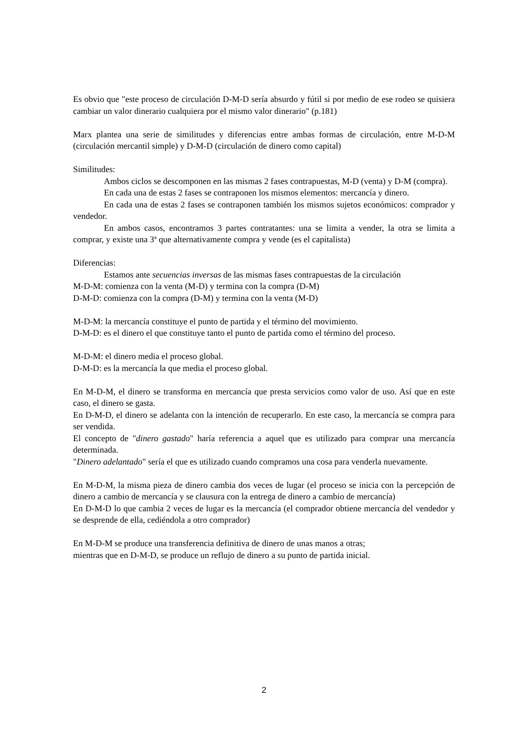Es obvio que "este proceso de circulación D-M-D sería absurdo y fútil si por medio de ese rodeo se quisiera cambiar un valor dinerario cualquiera por el mismo valor dinerario" (p.181)
Marx plantea una serie de similitudes y diferencias entre ambas formas de circulación, entre M-D-M (circulación mercantil simple) y D-M-D (circulación de dinero como capital)
Similitudes:
Ambos ciclos se descomponen en las mismas 2 fases contrapuestas, M-D (venta) y D-M (compra).
En cada una de estas 2 fases se contraponen los mismos elementos: mercancía y dinero.
En cada una de estas 2 fases se contraponen también los mismos sujetos económicos: comprador y vendedor.
En ambos casos, encontramos 3 partes contratantes: una se limita a vender, la otra se limita a comprar, y existe una 3ª que alternativamente compra y vende (es el capitalista)
Diferencias:
Estamos ante secuencias inversas de las mismas fases contrapuestas de la circulación
M-D-M: comienza con la venta (M-D) y termina con la compra (D-M)
D-M-D: comienza con la compra (D-M) y termina con la venta (M-D)
M-D-M: la mercancía constituye el punto de partida y el término del movimiento.
D-M-D: es el dinero el que constituye tanto el punto de partida como el término del proceso.
M-D-M: el dinero media el proceso global.
D-M-D: es la mercancía la que media el proceso global.
En M-D-M, el dinero se transforma en mercancía que presta servicios como valor de uso. Así que en este caso, el dinero se gasta.
En D-M-D, el dinero se adelanta con la intención de recuperarlo. En este caso, la mercancía se compra para ser vendida.
El concepto de "dinero gastado" haría referencia a aquel que es utilizado para comprar una mercancía determinada.
"Dinero adelantado" sería el que es utilizado cuando compramos una cosa para venderla nuevamente.
En M-D-M, la misma pieza de dinero cambia dos veces de lugar (el proceso se inicia con la percepción de dinero a cambio de mercancía y se clausura con la entrega de dinero a cambio de mercancía)
En D-M-D lo que cambia 2 veces de lugar es la mercancía (el comprador obtiene mercancía del vendedor y se desprende de ella, cediéndola a otro comprador)
En M-D-M se produce una transferencia definitiva de dinero de unas manos a otras;
mientras que en D-M-D, se produce un reflujo de dinero a su punto de partida inicial.
2